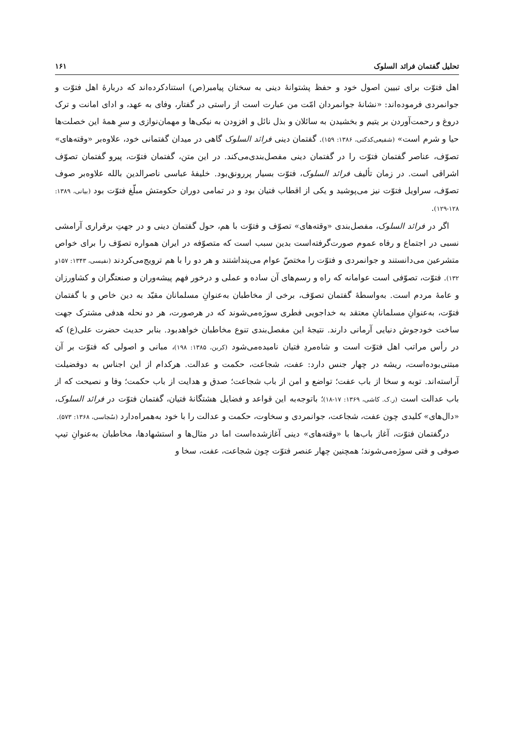تحلیل گفتمان فرائد السلوک ۱۶۱
اهل فتوّت برای تبیین اصول خود و حفظ پشتوانهٔ دینی به سخنان پیامبر(ص) استنادکرده‌اند که دربارهٔ اهل فتوّت و جوانمردی فرموده‌اند: «نشانهٔ جوانمردان امّت من عبارت است از راستی در گفتار، وفای به عهد، و ادای امانت و ترک دروغ و رحمت‌آوردن بر یتیم و بخشیدن به سائلان و بذل نائل و افزودن به نیکی‌ها و مهمان‌نوازی و سرِ همهٔ این خصلت‌ها حیا و شرم است» (شفیعی‌کدکنی، ۱۳۸۶: ۱۵۹). گفتمان دینی فرائد السلوک گاهی در میدان گفتمانی خود، علاوه‌بر «وقته‌های» تصوّف، عناصر گفتمان فتوّت را در گفتمان دینی مفصل‌بندی‌می‌کند. در این متن، گفتمان فتوّت، پیرو گفتمان تصوّف اشراقی است. در زمان تألیف فرائد السلوک، فتوّت بسیار پررونق‌بود. خلیفهٔ عباسی ناصرالدین بالله علاوه‌بر صوف تصوّف، سراویل فتوّت نیز می‌پوشید و یکی از اقطاب فتیان بود و در تمامی دوران حکومتش مبلّغ فتوّت بود (بیانی، ۱۳۸۹: ۱۲۸-۱۲۹).
اگر در فرائد السلوک، مفصل‌بندی «وقته‌های» تصوّف و فتوّت با هم، حول گفتمان دینی و در جهتِ برقراری آرامشی نسبی در اجتماع و رفاه عموم صورت‌گرفته‌است بدین سبب است که متصوّفه در ایران همواره تصوّف را برای خواص متشرعین می‌دانستند و جوانمردی و فتوّت را مختصّ عوام می‌پنداشتند و هر دو را با هم ترویج‌می‌کردند (نفیسی، ۱۳۴۳: ۱۵۷و ۱۳۲). فتوّت، تصوّفی است عوامانه که راه و رسم‌های آن ساده و عملی و درخور فهم پیشه‌وران و صنعتگران و کشاورزان و عامهٔ مردم است. به‌واسطهٔ گفتمان تصوّف، برخی از مخاطبان به‌عنوانِ مسلمانان مقیّد به دین خاص و با گفتمان فتوّت، به‌عنوانِ مسلمانانِ معتقد به خداجویی فطری سوژه‌می‌شوند که در هرصورت، هر دو نحله هدفی مشترک جهت ساخت خودجوش دنیایی آرمانی دارند. نتیجهٔ این مفصل‌بندی تنوع مخاطبان خواهدبود. بنابر حدیث حضرت علی(ع) که در رأس مراتب اهل فتوّت است و شاه‌مردِ فتیان نامیده‌می‌شود (کربن، ۱۳۸۵: ۱۹۸)، مبانی و اصولی که فتوّت بر آن مبتنی‌بوده‌است، ریشه در چهار جنس دارد: عفت، شجاعت، حکمت و عدالت. هرکدام از این اجناس به دوفضیلت آراسته‌اند. توبه و سخا از باب عفت؛ تواضع و امن از باب شجاعت؛ صدق و هدایت از باب حکمت؛ وفا و نصیحت که از باب عدالت است (ر.ک. کاشی، ۱۳۶۹: ۱۷-۱۸)؛ باتوجه‌به این قواعد و فضایل هشتگانهٔ فتیان، گفتمان فتوّت در فرائد السلوک، «دال‌های» کلیدی چون عفت، شجاعت، جوانمردی و سخاوت، حکمت و عدالت را با خود به‌همراه‌دارد (سُجاسی، ۱۳۶۸: ۵۷۳).
درگفتمان فتوّت، آغاز باب‌ها با «وقته‌های» دینی آغازشده‌است اما در مثال‌ها و استشهادها، مخاطبان به‌عنوانِ تیپ صوفی و فتی سوژه‌می‌شوند؛ همچنین چهار عنصر فتوّت چون شجاعت، عفت، سخا و